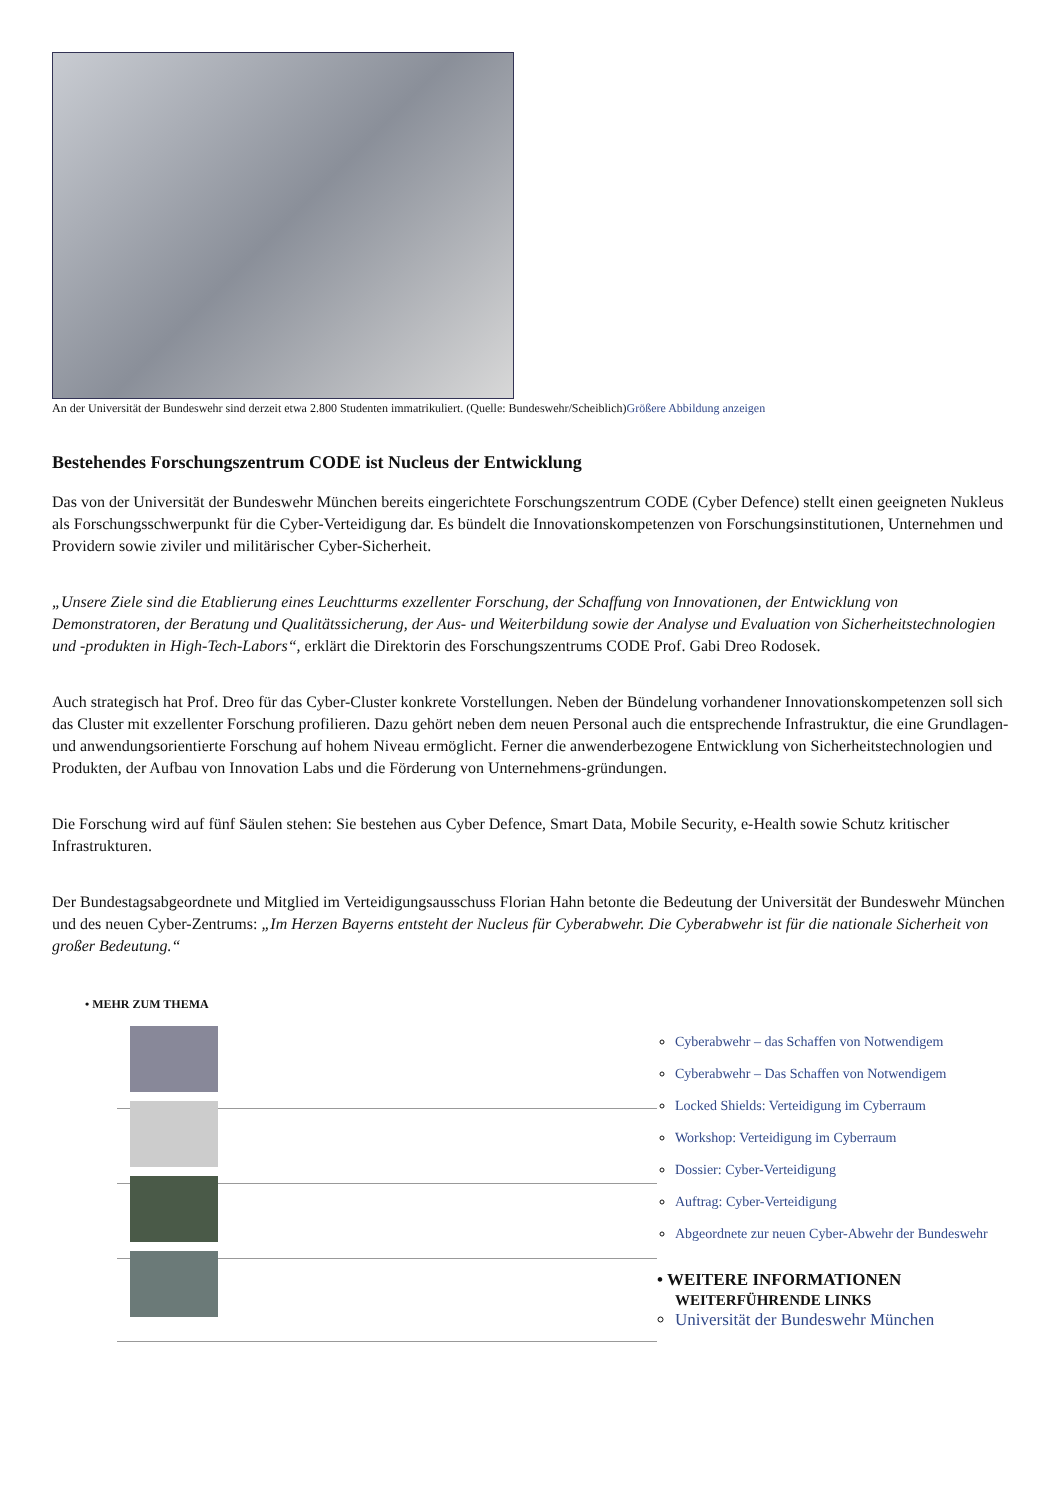An der Universität der Bundeswehr sind derzeit etwa 2.800 Studenten immatrikuliert. (Quelle: Bundeswehr/Scheiblich)Größere Abbildung anzeigen
Bestehendes Forschungszentrum CODE ist Nucleus der Entwicklung
Das von der Universität der Bundeswehr München bereits eingerichtete Forschungszentrum CODE (Cyber Defence) stellt einen geeigneten Nukleus als Forschungsschwerpunkt für die Cyber-Verteidigung dar. Es bündelt die Innovationskompetenzen von Forschungsinstitutionen, Unternehmen und Providern sowie ziviler und militärischer Cyber-Sicherheit.
„Unsere Ziele sind die Etablierung eines Leuchtturms exzellenter Forschung, der Schaffung von Innovationen, der Entwicklung von Demonstratoren, der Beratung und Qualitätssicherung, der Aus- und Weiterbildung sowie der Analyse und Evaluation von Sicherheitstechnologien und -produkten in High-Tech-Labors“, erklärt die Direktorin des Forschungszentrums CODE Prof. Gabi Dreo Rodosek.
Auch strategisch hat Prof. Dreo für das Cyber-Cluster konkrete Vorstellungen. Neben der Bündelung vorhandener Innovationskompetenzen soll sich das Cluster mit exzellenter Forschung profilieren. Dazu gehört neben dem neuen Personal auch die entsprechende Infrastruktur, die eine Grundlagen- und anwendungsorientierte Forschung auf hohem Niveau ermöglicht. Ferner die anwenderbezogene Entwicklung von Sicherheitstechnologien und Produkten, der Aufbau von Innovation Labs und die Förderung von Unternehmens-gründungen.
Die Forschung wird auf fünf Säulen stehen: Sie bestehen aus Cyber Defence, Smart Data, Mobile Security, e-Health sowie Schutz kritischer Infrastrukturen.
Der Bundestagsabgeordnete und Mitglied im Verteidigungsausschuss Florian Hahn betonte die Bedeutung der Universität der Bundeswehr München und des neuen Cyber-Zentrums: „Im Herzen Bayerns entsteht der Nucleus für Cyberabwehr. Die Cyberabwehr ist für die nationale Sicherheit von großer Bedeutung.“
• MEHR ZUM THEMA
Cyberabwehr – das Schaffen von Notwendigem
Cyberabwehr – Das Schaffen von Notwendigem
Locked Shields: Verteidigung im Cyberraum
Workshop: Verteidigung im Cyberraum
Dossier: Cyber-Verteidigung
Auftrag: Cyber-Verteidigung
Abgeordnete zur neuen Cyber-Abwehr der Bundeswehr
• WEITERE INFORMATIONEN
WEITERFÜHRENDE LINKS
Universität der Bundeswehr München